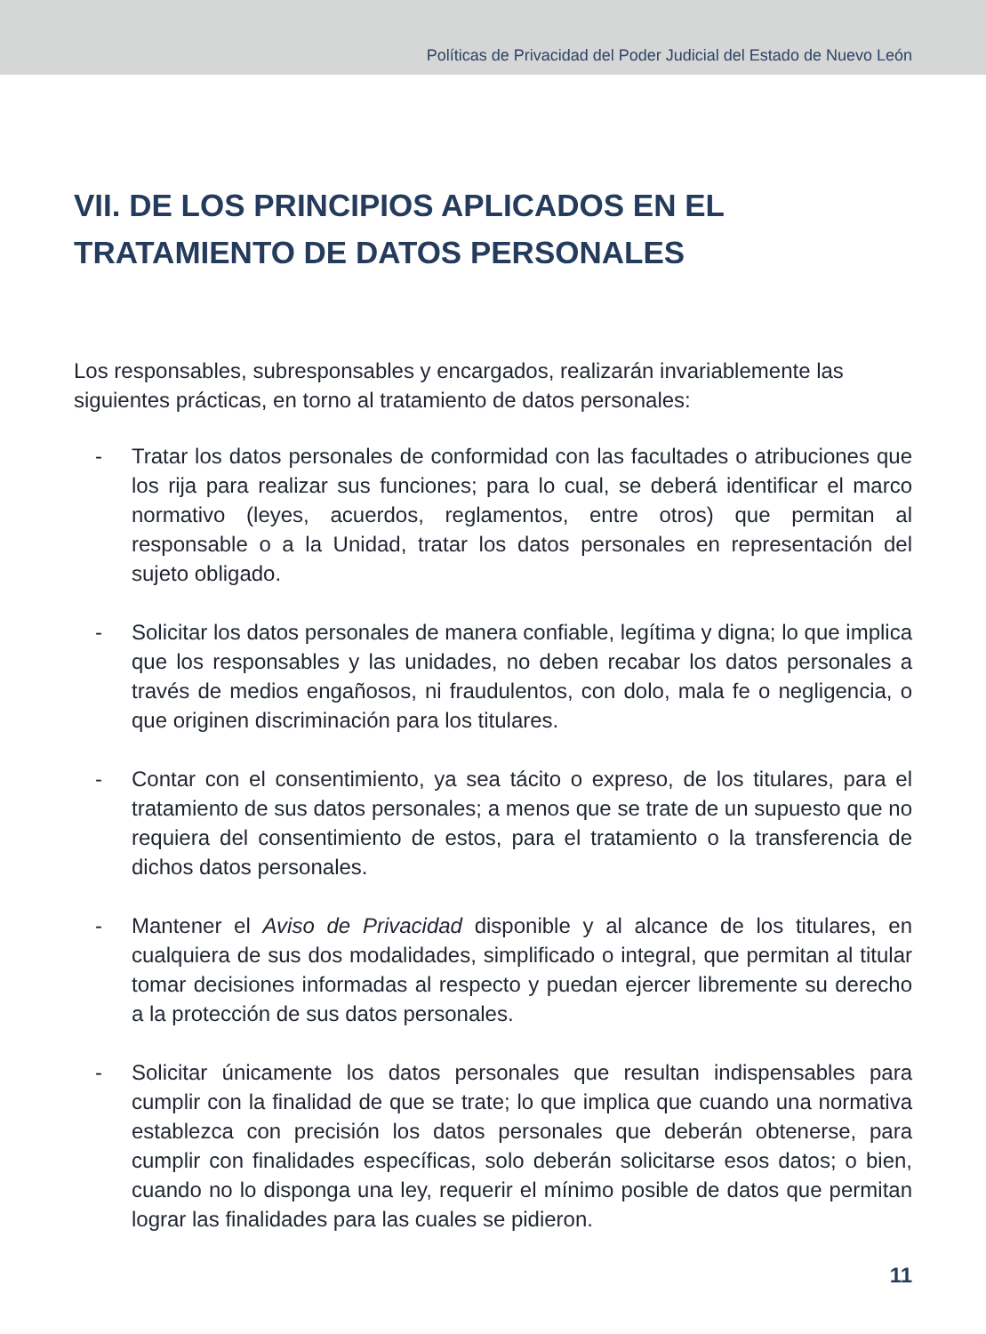Políticas de Privacidad del Poder Judicial del Estado de Nuevo León
VII. DE LOS PRINCIPIOS APLICADOS EN EL TRATAMIENTO DE DATOS PERSONALES
Los responsables, subresponsables y encargados, realizarán invariablemente las siguientes prácticas, en torno al tratamiento de datos personales:
- Tratar los datos personales de conformidad con las facultades o atribuciones que los rija para realizar sus funciones; para lo cual, se deberá identificar el marco normativo (leyes, acuerdos, reglamentos, entre otros) que permitan al responsable o a la Unidad, tratar los datos personales en representación del sujeto obligado.
- Solicitar los datos personales de manera confiable, legítima y digna; lo que implica que los responsables y las unidades, no deben recabar los datos personales a través de medios engañosos, ni fraudulentos, con dolo, mala fe o negligencia, o que originen discriminación para los titulares.
- Contar con el consentimiento, ya sea tácito o expreso, de los titulares, para el tratamiento de sus datos personales; a menos que se trate de un supuesto que no requiera del consentimiento de estos, para el tratamiento o la transferencia de dichos datos personales.
- Mantener el Aviso de Privacidad disponible y al alcance de los titulares, en cualquiera de sus dos modalidades, simplificado o integral, que permitan al titular tomar decisiones informadas al respecto y puedan ejercer libremente su derecho a la protección de sus datos personales.
- Solicitar únicamente los datos personales que resultan indispensables para cumplir con la finalidad de que se trate; lo que implica que cuando una normativa establezca con precisión los datos personales que deberán obtenerse, para cumplir con finalidades específicas, solo deberán solicitarse esos datos; o bien, cuando no lo disponga una ley, requerir el mínimo posible de datos que permitan lograr las finalidades para las cuales se pidieron.
11